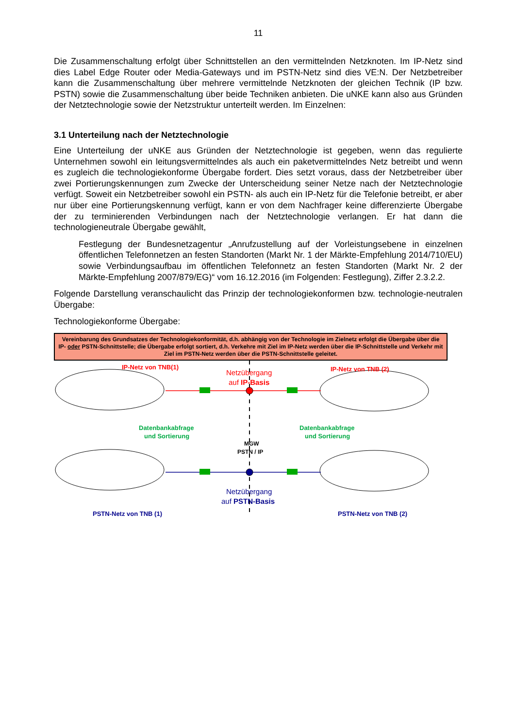11
Die Zusammenschaltung erfolgt über Schnittstellen an den vermittelnden Netzknoten. Im IP-Netz sind dies Label Edge Router oder Media-Gateways und im PSTN-Netz sind dies VE:N. Der Netzbetreiber kann die Zusammenschaltung über mehrere vermittelnde Netzknoten der gleichen Technik (IP bzw. PSTN) sowie die Zusammenschaltung über beide Techniken anbieten. Die uNKE kann also aus Gründen der Netztechnologie sowie der Netzstruktur unterteilt werden. Im Einzelnen:
3.1 Unterteilung nach der Netztechnologie
Eine Unterteilung der uNKE aus Gründen der Netztechnologie ist gegeben, wenn das regulierte Unternehmen sowohl ein leitungsvermittelndes als auch ein paketvermittelndes Netz betreibt und wenn es zugleich die technologiekonforme Übergabe fordert. Dies setzt voraus, dass der Netzbetreiber über zwei Portierungskennungen zum Zwecke der Unterscheidung seiner Netze nach der Netztechnologie verfügt. Soweit ein Netzbetreiber sowohl ein PSTN- als auch ein IP-Netz für die Telefonie betreibt, er aber nur über eine Portierungskennung verfügt, kann er von dem Nachfrager keine differenzierte Übergabe der zu terminierenden Verbindungen nach der Netztechnologie verlangen. Er hat dann die technologieneutrale Übergabe gewählt,
Festlegung der Bundesnetzagentur „Anrufzustellung auf der Vorleistungsebene in einzelnen öffentlichen Telefonnetzen an festen Standorten (Markt Nr. 1 der Märkte-Empfehlung 2014/710/EU) sowie Verbindungsaufbau im öffentlichen Telefonnetz an festen Standorten (Markt Nr. 2 der Märkte-Empfehlung 2007/879/EG)“ vom 16.12.2016 (im Folgenden: Festlegung), Ziffer 2.3.2.2.
Folgende Darstellung veranschaulicht das Prinzip der technologiekonformen bzw. technologie-neutralen Übergabe:
Technologiekonforme Übergabe:
Vereinbarung des Grundsatzes der Technologiekonformität, d.h. abhängig von der Technologie im Zielnetz erfolgt die Übergabe über die IP- oder PSTN-Schnittstelle; die Übergabe erfolgt sortiert, d.h. Verkehre mit Ziel im IP-Netz werden über die IP-Schnittstelle und Verkehr mit Ziel im PSTN-Netz werden über die PSTN-Schnittstelle geleitet.
IP-Netz von TNB(1)
Netzübergang
auf IP-Basis
IP-Netz von TNB (2)
Datenbankabfrage
und Sortierung
Datenbankabfrage
und Sortierung
MGW
PSTN / IP
Netzübergang
auf PSTN-Basis
PSTN-Netz von TNB (1)
PSTN-Netz von TNB (2)